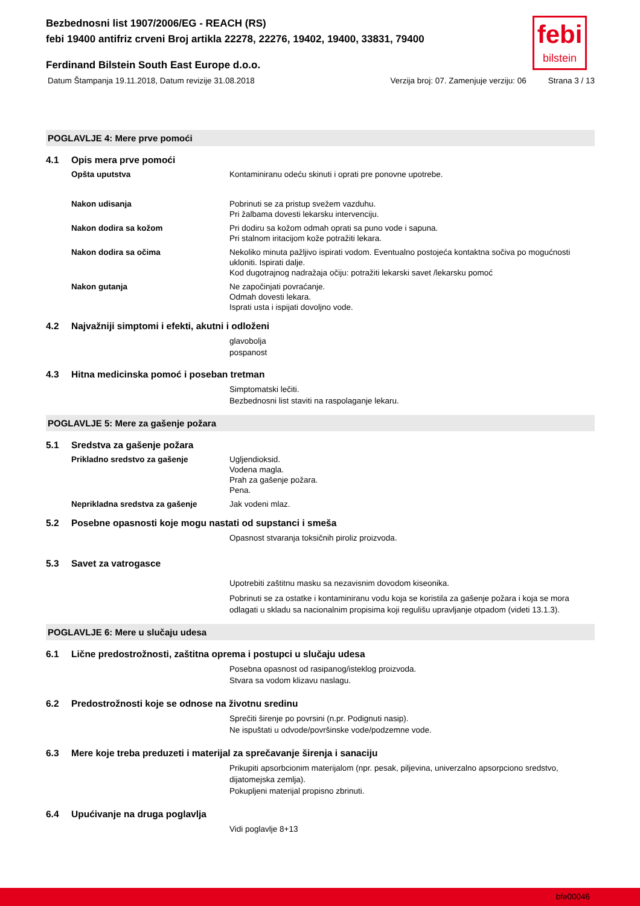febi
bilstein
Bezbednosni list 1907/2006/EG - REACH (RS)
febi 19400 antifriz crveni Broj artikla 22278, 22276, 19402, 19400, 33831, 79400
Ferdinand Bilstein South East Europe d.o.o.
Datum Štampanja 19.11.2018, Datum revizije 31.08.2018 Verzija broj: 07. Zamenjuje verziju: 06 Strana 3 / 13
POGLAVLJE 4: Mere prve pomoći
4.1 Opis mera prve pomoći
Opšta uputstva Kontaminiranu odeću skinuti i oprati pre ponovne upotrebe.
Nakon udisanja Pobrinuti se za pristup svežem vazduhu.
Pri žalbama dovesti lekarsku intervenciju.
Nakon dodira sa kožom Pri dodiru sa kožom odmah oprati sa puno vode i sapuna.
Pri stalnom iritacijom kože potražiti lekara.
Nakon dodira sa očima Nekoliko minuta pažljivo ispirati vodom. Eventualno postojeća kontaktna sočiva po mogućnosti ukloniti. Ispirati dalje.
Kod dugotrajnog nadražaja očiju: potražiti lekarski savet /lekarsku pomoć
Nakon gutanja Ne započinjati povraćanje.
Odmah dovesti lekara.
Isprati usta i ispijati dovoljno vode.
4.2 Najvažniji simptomi i efekti, akutni i odloženi
glavobolja
pospanost
4.3 Hitna medicinska pomoć i poseban tretman
Simptomatski lečiti.
Bezbednosni list staviti na raspolaganje lekaru.
POGLAVLJE 5: Mere za gašenje požara
5.1 Sredstva za gašenje požara
Prikladno sredstvo za gašenje Ugljendioksid.
Vodena magla.
Prah za gašenje požara.
Pena.
Neprikladna sredstva za gašenje Jak vodeni mlaz.
5.2 Posebne opasnosti koje mogu nastati od supstanci i smeša
Opasnost stvaranja toksičnih piroliz proizvoda.
5.3 Savet za vatrogasce
Upotrebiti zaštitnu masku sa nezavisnim dovodom kiseonika.
Pobrinuti se za ostatke i kontaminiranu vodu koja se koristila za gašenje požara i koja se mora odlagati u skladu sa nacionalnim propisima koji regulišu upravljanje otpadom (videti 13.1.3).
POGLAVLJE 6: Mere u slučaju udesa
6.1 Lične predostrožnosti, zaštitna oprema i postupci u slučaju udesa
Posebna opasnost od rasipanog/isteklog proizvoda.
Stvara sa vodom klizavu naslagu.
6.2 Predostrožnosti koje se odnose na životnu sredinu
Sprečiti širenje po povrsini (n.pr. Podignuti nasip).
Ne ispuštati u odvode/površinske vode/podzemne vode.
6.3 Mere koje treba preduzeti i materijal za sprečavanje širenja i sanaciju
Prikupiti apsorbcionim materijalom (npr. pesak, piljevina, univerzalno apsorpciono sredstvo, dijatomejska zemlja).
Pokupljeni materijal propisno zbrinuti.
6.4 Upućivanje na druga poglavlja
Vidi poglavlje 8+13
bfe00046